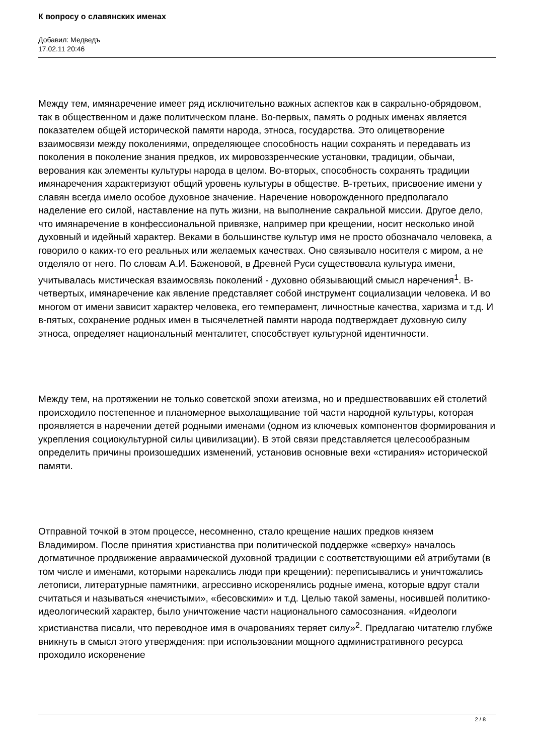К вопросу о славянских именах
Добавил: Медведъ
17.02.11 20:46
Между тем, имянаречение имеет ряд исключительно важных аспектов как в сакрально-обрядовом, так в общественном и даже политическом плане. Во-первых, память о родных именах является показателем общей исторической памяти народа, этноса, государства. Это олицетворение взаимосвязи между поколениями, определяющее способность нации сохранять и передавать из поколения в поколение знания предков, их мировоззренческие установки, традиции, обычаи, верования как элементы культуры народа в целом. Во-вторых, способность сохранять традиции имянаречения характеризуют общий уровень культуры в обществе. В-третьих, присвоение имени у славян всегда имело особое духовное значение. Наречение новорожденного предполагало наделение его силой, наставление на путь жизни, на выполнение сакральной миссии. Другое дело, что имянаречение в конфессиональной привязке, например при крещении, носит несколько иной духовный и идейный характер. Веками в большинстве культур имя не просто обозначало человека, а говорило о каких-то его реальных или желаемых качествах. Оно связывало носителя с миром, а не отделяло от него. По словам А.И. Баженовой, в Древней Руси существовала культура имени, учитывалась мистическая взаимосвязь поколений - духовно обязывающий смысл наречения<sup>1</sup>. В-четвертых, имянаречение как явление представляет собой инструмент социализации человека. И во многом от имени зависит характер человека, его темперамент, личностные качества, харизма и т.д. И в-пятых, сохранение родных имен в тысячелетней памяти народа подтверждает духовную силу этноса, определяет национальный менталитет, способствует культурной идентичности.
Между тем, на протяжении не только советской эпохи атеизма, но и предшествовавших ей столетий происходило постепенное и планомерное выхолащивание той части народной культуры, которая проявляется в наречении детей родными именами (одном из ключевых компонентов формирования и укрепления социокультурной силы цивилизации). В этой связи представляется целесообразным определить причины произошедших изменений, установив основные вехи «стирания» исторической памяти.
Отправной точкой в этом процессе, несомненно, стало крещение наших предков князем Владимиром. После принятия христианства при политической поддержке «сверху» началось догматичное продвижение авраамической духовной традиции с соответствующими ей атрибутами (в том числе и именами, которыми нарекались люди при крещении): переписывались и уничтожались летописи, литературные памятники, агрессивно искоренялись родные имена, которые вдруг стали считаться и называться «нечистыми», «бесовскими» и т.д. Целью такой замены, носившей политико-идеологический характер, было уничтожение части национального самосознания. «Идеологи христианства писали, что переводное имя в очарованиях теряет силу»<sup>2</sup>. Предлагаю читателю глубже вникнуть в смысл этого утверждения: при использовании мощного административного ресурса проходило искоренение
2 / 8